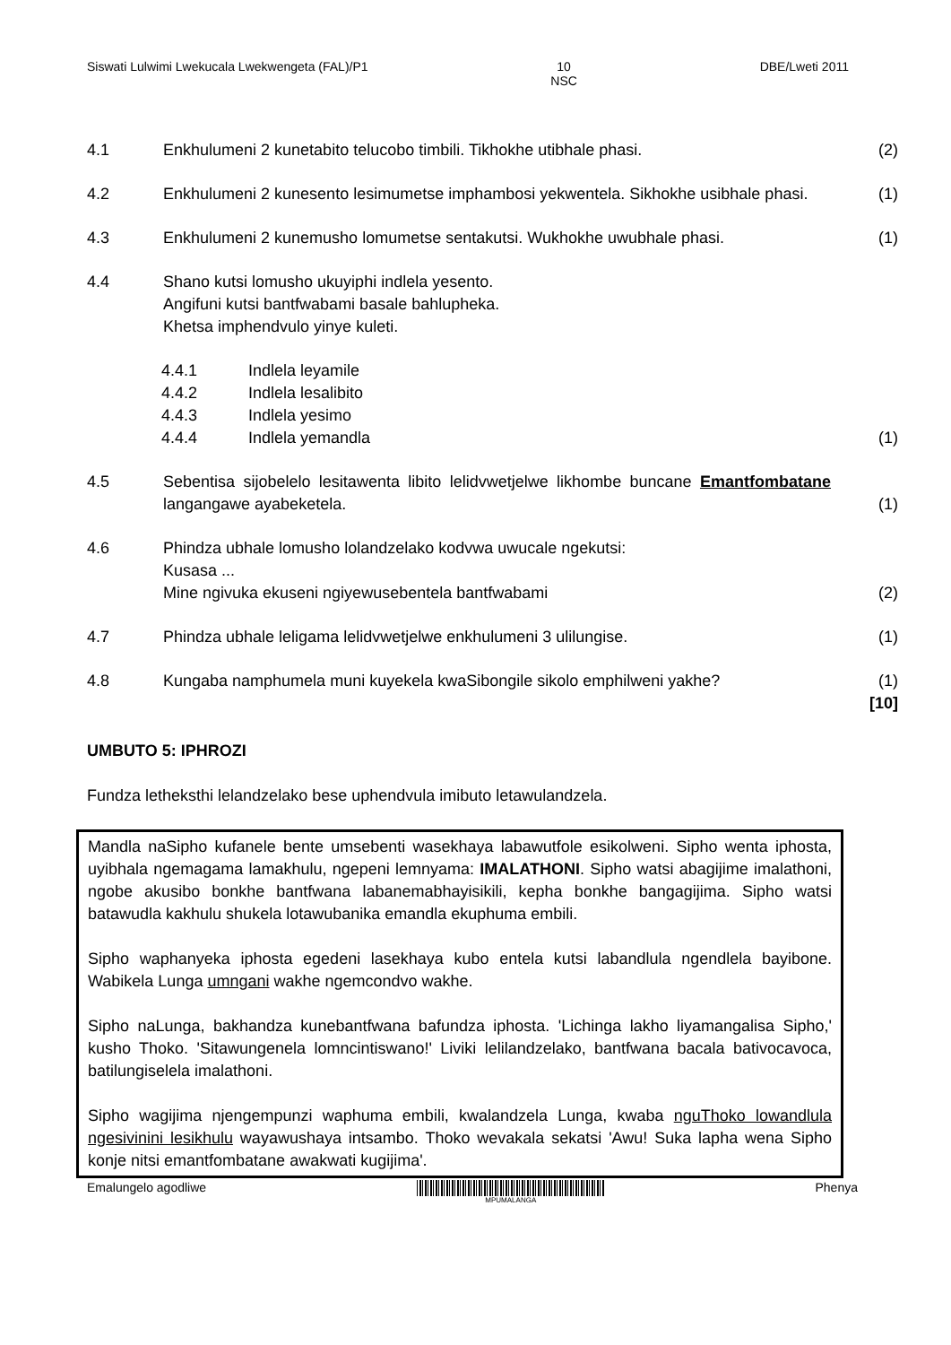Siswati Lulwimi Lwekucala Lwekwengeta (FAL)/P1 10
NSC DBE/Lweti 2011
4.1 Enkhulumeni 2 kunetabito telucobo timbili. Tikhokhe utibhale phasi. (2)
4.2 Enkhulumeni 2 kunesento lesimumetse imphambosi yekwentela. Sikhokhe usibhale phasi.
(1)
4.3 Enkhulumeni 2 kunemusho lomumetse sentakutsi. Wukhokhe uwubhale phasi.
(1)
4.4 Shano kutsi lomusho ukuyiphi indlela yesento.
Angifuni kutsi bantfwabami basale bahlupheka.
Khetsa imphendvulo yinye kuleti.
4.4.1 Indlela leyamile
4.4.2 Indlela lesalibito
4.4.3 Indlela yesimo
4.4.4 Indlela yemandla (1)
4.5 Sebentisa sijobelelo lesitawenta libito lelidvwetjelwe likhombe buncane Emantfombatane langangawe ayabeketela.
(1)
4.6 Phindza ubhale lomusho lolandzelako kodvwa uwucale ngekutsi:
Kusasa ...
Mine ngivuka ekuseni ngiyewusebentela bantfwabami
(2)
4.7 Phindza ubhale leligama lelidvwetjelwe enkhulumeni 3 ulilungise. (1)
4.8 Kungaba namphumela muni kuyekela kwaSibongile sikolo emphilweni yakhe?
(1)
[10]
UMBUTO 5: IPHROZI
Fundza letheksthi lelandzelako bese uphendvula imibuto letawulandzela.
Mandla naSipho kufanele bente umsebenti wasekhaya labawutfole esikolweni. Sipho wenta iphosta, uyibhala ngemagama lamakhulu, ngepeni lemnyama: IMALATHONI. Sipho watsi abagijime imalathoni, ngobe akusibo bonkhe bantfwana labanemabhayisikili, kepha bonkhe bangagijima. Sipho watsi batawudla kakhulu shukela lotawubanika emandla ekuphuma embili.
Sipho waphanyeka iphosta egedeni lasekhaya kubo entela kutsi labandlula ngendlela bayibone. Wabikela Lunga umngani wakhe ngemcondvo wakhe.
Sipho naLunga, bakhandza kunebantfwana bafundza iphosta. 'Lichinga lakho liyamangalisa Sipho,' kusho Thoko. 'Sitawungenela lomncintiswano!' Liviki lelilandzelako, bantfwana bacala bativocavoca, batilungiselela imalathoni.
Sipho wagijima njengempunzi waphuma embili, kwalandzela Lunga, kwaba nguThoko lowandlula ngesivinini lesikhulu wayawushaya intsambo. Thoko wevakala sekatsi 'Awu! Suka lapha wena Sipho konje nitsi emantfombatane awakwati kugijima'.
Emalungelo agodliwe
MPUMALANGA Phenya